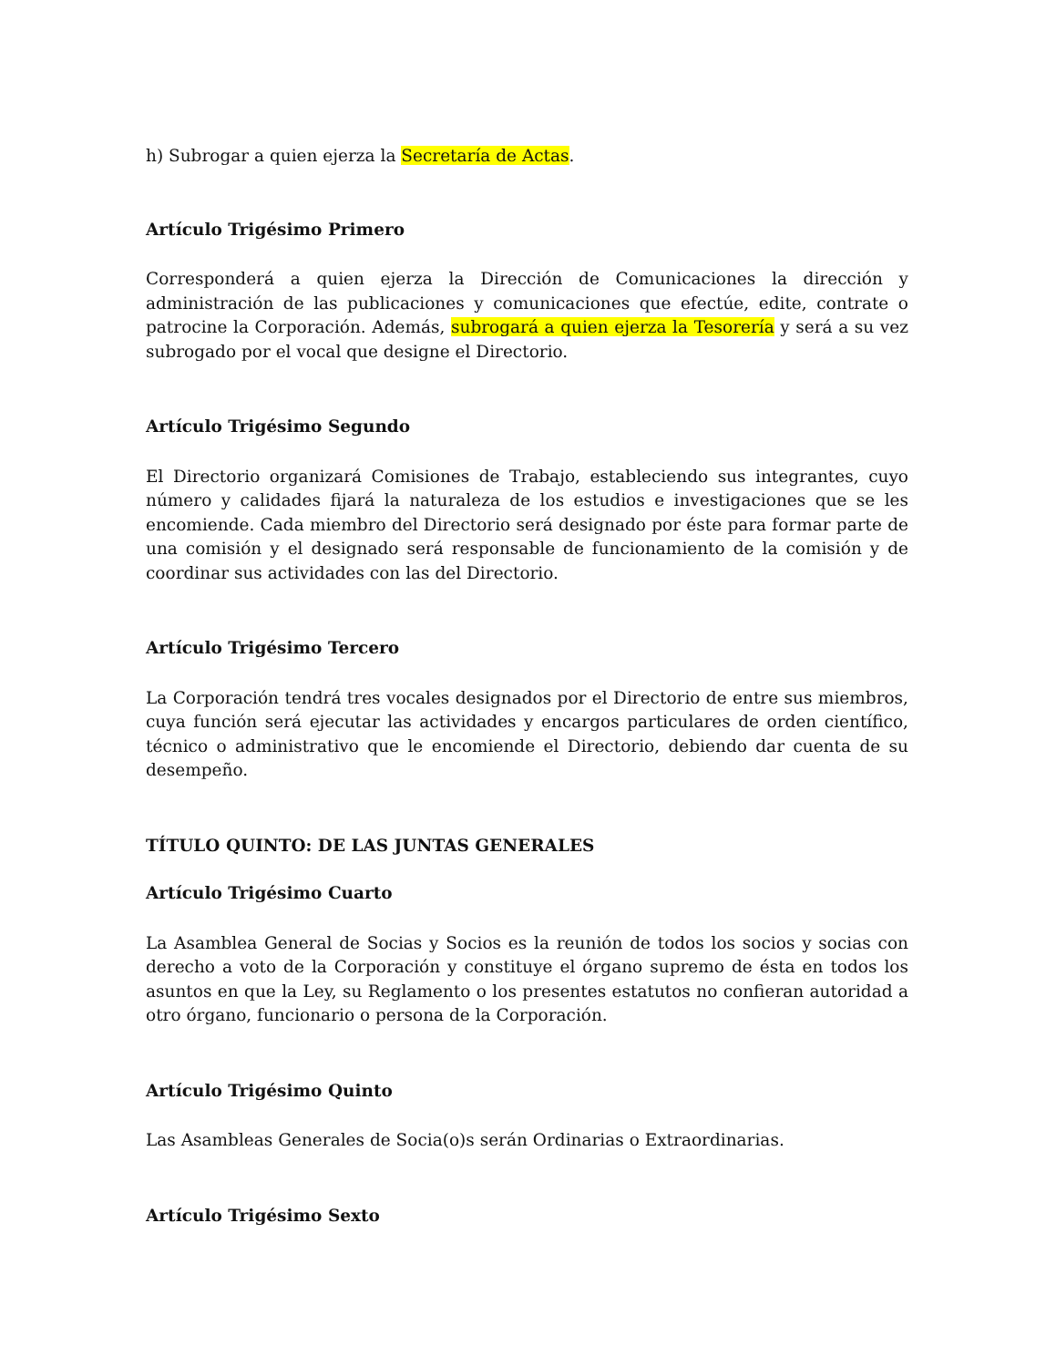h) Subrogar a quien ejerza la Secretaría de Actas.
Artículo Trigésimo Primero
Corresponderá a quien ejerza la Dirección de Comunicaciones la dirección y administración de las publicaciones y comunicaciones que efectúe, edite, contrate o patrocine la Corporación. Además, subrogará a quien ejerza la Tesorería y será a su vez subrogado por el vocal que designe el Directorio.
Artículo Trigésimo Segundo
El Directorio organizará Comisiones de Trabajo, estableciendo sus integrantes, cuyo número y calidades fijará la naturaleza de los estudios e investigaciones que se les encomiende. Cada miembro del Directorio será designado por éste para formar parte de una comisión y el designado será responsable de funcionamiento de la comisión y de coordinar sus actividades con las del Directorio.
Artículo Trigésimo Tercero
La Corporación tendrá tres vocales designados por el Directorio de entre sus miembros, cuya función será ejecutar las actividades y encargos particulares de orden científico, técnico o administrativo que le encomiende el Directorio, debiendo dar cuenta de su desempeño.
TÍTULO QUINTO: DE LAS JUNTAS GENERALES
Artículo Trigésimo Cuarto
La Asamblea General de Socias y Socios es la reunión de todos los socios y socias con derecho a voto de la Corporación y constituye el órgano supremo de ésta en todos los asuntos en que la Ley, su Reglamento o los presentes estatutos no confieran autoridad a otro órgano, funcionario o persona de la Corporación.
Artículo Trigésimo Quinto
Las Asambleas Generales de Socia(o)s serán Ordinarias o Extraordinarias.
Artículo Trigésimo Sexto